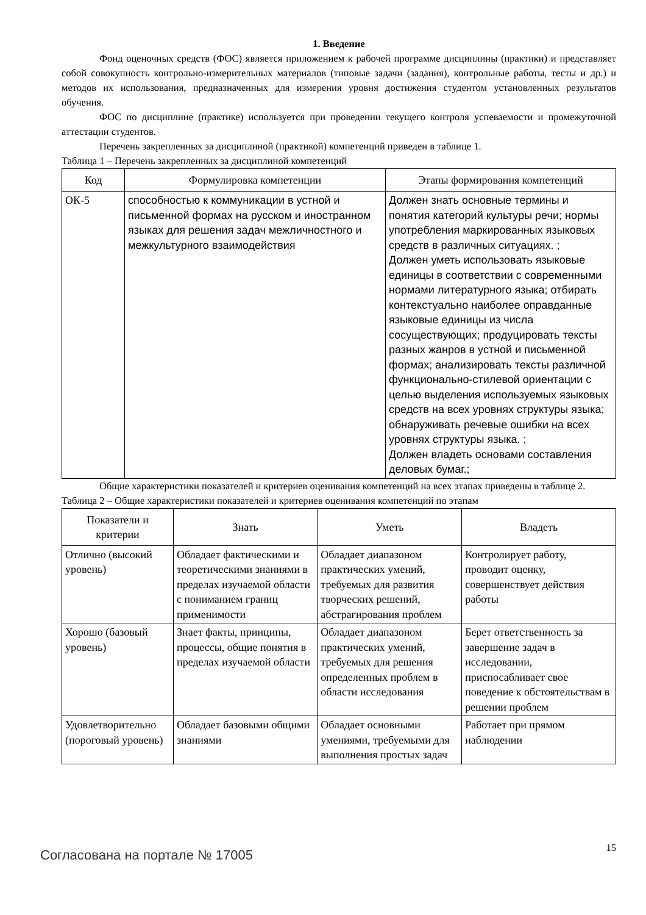1. Введение
Фонд оценочных средств (ФОС) является приложением к рабочей программе дисциплины (практики) и представляет собой совокупность контрольно-измерительных материалов (типовые задачи (задания), контрольные работы, тесты и др.) и методов их использования, предназначенных для измерения уровня достижения студентом установленных результатов обучения.
ФОС по дисциплине (практике) используется при проведении текущего контроля успеваемости и промежуточной аттестации студентов.
Перечень закрепленных за дисциплиной (практикой) компетенций приведен в таблице 1.
Таблица 1 – Перечень закрепленных за дисциплиной компетенций
| Код | Формулировка компетенции | Этапы формирования компетенций |
| --- | --- | --- |
| ОК-5 | способностью к коммуникации в устной и письменной формах на русском и иностранном языках для решения задач межличностного и межкультурного взаимодействия | Должен знать основные термины и понятия категорий культуры речи; нормы употребления маркированных языковых средств в различных ситуациях. ; Должен уметь использовать языковые единицы в соответствии с современными нормами литературного языка; отбирать контекстуально наиболее оправданные языковые единицы из числа сосуществующих; продуцировать тексты разных жанров в устной и письменной формах; анализировать тексты различной функционально-стилевой ориентации с целью выделения используемых языковых средств на всех уровнях структуры языка; обнаруживать речевые ошибки на всех уровнях структуры языка. ; Должен владеть основами составления деловых бумаг.; |
Общие характеристики показателей и критериев оценивания компетенций на всех этапах приведены в таблице 2.
Таблица 2 – Общие характеристики показателей и критериев оценивания компетенций по этапам
| Показатели и критерии | Знать | Уметь | Владеть |
| --- | --- | --- | --- |
| Отлично (высокий уровень) | Обладает фактическими и теоретическими знаниями в пределах изучаемой области с пониманием границ применимости | Обладает диапазоном практических умений, требуемых для развития творческих решений, абстрагирования проблем | Контролирует работу, проводит оценку, совершенствует действия работы |
| Хорошо (базовый уровень) | Знает факты, принципы, процессы, общие понятия в пределах изучаемой области | Обладает диапазоном практических умений, требуемых для решения определенных проблем в области исследования | Берет ответственность за завершение задач в исследовании, приспосабливает свое поведение к обстоятельствам в решении проблем |
| Удовлетворительно (пороговый уровень) | Обладает базовыми общими знаниями | Обладает основными умениями, требуемыми для выполнения простых задач | Работает при прямом наблюдении |
Согласована на портале № 17005
15